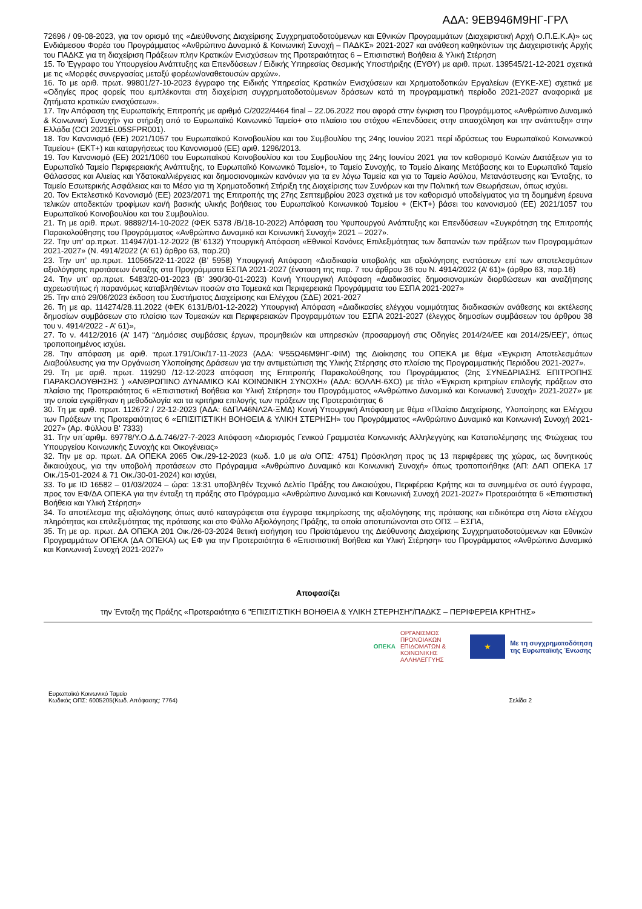ΑΔΑ: 9ΕΒ946Μ9ΗΓ-ΓΡΛ
72696 / 09-08-2023, για τον ορισμό της «Διεύθυνσης Διαχείρισης Συγχρηματοδοτούμενων και Εθνικών Προγραμμάτων (Διαχειριστική Αρχή Ο.Π.Ε.Κ.Α)» ως Ενδιάμεσου Φορέα του Προγράμματος «Ανθρώπινο Δυναμικό & Κοινωνική Συνοχή – ΠΑΔΚΣ» 2021-2027 και ανάθεση καθηκόντων της Διαχειριστικής Αρχής του ΠΑΔΚΣ για τη διαχείριση Πράξεων πλην Κρατικών Ενισχύσεων της Προτεραιότητας 6 – Επισιτιστική Βοήθεια & Υλική Στέρηση
15. Το Έγγραφο του Υπουργείου Ανάπτυξης και Επενδύσεων / Ειδικής Υπηρεσίας Θεσμικής Υποστήριξης (ΕΥΘΥ) με αριθ. πρωτ. 139545/21-12-2021 σχετικά με τις «Μορφές συνεργασίας μεταξύ φορέων/αναθετουσών αρχών».
16. Το με αριθ. πρωτ. 99801/27-10-2023 έγγραφο της Ειδικής Υπηρεσίας Κρατικών Ενισχύσεων και Χρηματοδοτικών Εργαλείων (ΕΥΚΕ-ΧΕ) σχετικά με «Οδηγίες προς φορείς που εμπλέκονται στη διαχείριση συγχρηματοδοτούμενων δράσεων κατά τη προγραμματική περίοδο 2021-2027 αναφορικά με ζητήματα κρατικών ενισχύσεων».
17. Την Απόφαση της Ευρωπαϊκής Επιτροπής με αριθμό C/2022/4464 final – 22.06.2022 που αφορά στην έγκριση του Προγράμματος «Ανθρώπινο Δυναμικό & Κοινωνική Συνοχή» για στήριξη από το Ευρωπαϊκό Κοινωνικό Ταμείο+ στο πλαίσιο του στόχου «Επενδύσεις στην απασχόληση και την ανάπτυξη» στην Ελλάδα (CCI 2021EL05SFPR001).
18. Τον Κανονισμό (ΕΕ) 2021/1057 του Ευρωπαϊκού Κοινοβουλίου και του Συμβουλίου της 24ης Ιουνίου 2021 περί ιδρύσεως του Ευρωπαϊκού Κοινωνικού Ταμείου+ (ΕΚΤ+) και καταργήσεως του Κανονισμού (ΕΕ) αριθ. 1296/2013.
19. Τον Κανονισμό (ΕΕ) 2021/1060 του Ευρωπαϊκού Κοινοβουλίου και του Συμβουλίου της 24ης Ιουνίου 2021 για τον καθορισμό Κοινών Διατάξεων για το Ευρωπαϊκό Ταμείο Περιφερειακής Ανάπτυξης, το Ευρωπαϊκό Κοινωνικό Ταμείο+, το Ταμείο Συνοχής, το Ταμείο Δίκαιης Μετάβασης και το Ευρωπαϊκό Ταμείο Θάλασσας και Αλιείας και Υδατοκαλλιέργειας και δημοσιονομικών κανόνων για τα εν λόγω Ταμεία και για το Ταμείο Ασύλου, Μετανάστευσης και Ένταξης, το Ταμείο Εσωτερικής Ασφάλειας και το Μέσο για τη Χρηματοδοτική Στήριξη της Διαχείρισης των Συνόρων και την Πολιτική των Θεωρήσεων, όπως ισχύει.
20. Τον Εκτελεστικό Κανονισμό (ΕΕ) 2023/2071 της Επιτροπής της 27ης Σεπτεμβρίου 2023 σχετικά με τον καθορισμό υποδείγματος για τη δομημένη έρευνα τελικών αποδεκτών τροφίμων και/ή βασικής υλικής βοήθειας του Ευρωπαϊκού Κοινωνικού Ταμείου + (ΕΚΤ+) βάσει του κανονισμού (ΕΕ) 2021/1057 του Ευρωπαϊκού Κοινοβουλίου και του Συμβουλίου.
21. Τη με αριθ. πρωτ. 98892/14-10-2022 (ΦΕΚ 5378 /Β/18-10-2022) Απόφαση του Υφυπουργού Ανάπτυξης και Επενδύσεων «Συγκρότηση της Επιτροπής Παρακολούθησης του Προγράμματος «Ανθρώπινο Δυναμικό και Κοινωνική Συνοχή» 2021 – 2027».
22. Την υπ’ αρ.πρωτ. 114947/01-12-2022 (Β’ 6132) Υπουργική Απόφαση «Εθνικοί Κανόνες Επιλεξιμότητας των δαπανών των πράξεων των Προγραμμάτων 2021-2027» (Ν. 4914/2022 (Α’ 61) άρθρο 63, παρ.20)
23. Την υπ’ αρ.πρωτ. 110565/22-11-2022 (Β’ 5958) Υπουργική Απόφαση «Διαδικασία υποβολής και αξιολόγησης ενστάσεων επί των αποτελεσμάτων αξιολόγησης προτάσεων ένταξης στα Προγράμματα ΕΣΠΑ 2021-2027 (ένσταση της παρ. 7 του άρθρου 36 του Ν. 4914/2022 (Α’ 61)» (άρθρο 63, παρ.16)
24. Την υπ’ αρ.πρωτ. 5483/20-01-2023 (Β’ 390/30-01-2023) Κοινή Υπουργική Απόφαση «Διαδικασίες δημοσιονομικών διορθώσεων και αναζήτησης αχρεωστήτως ή παρανόμως καταβληθέντων ποσών στα Τομεακά και Περιφερειακά Προγράμματα του ΕΣΠΑ 2021-2027»
25. Την από 29/06/2023 έκδοση του Συστήματος Διαχείρισης και Ελέγχου (ΣΔΕ) 2021-2027
26. Τη με αρ. 114274/28.11.2022 (ΦΕΚ 6131/Β/01-12-2022) Υπουργική Απόφαση «Διαδικασίες ελέγχου νομιμότητας διαδικασιών ανάθεσης και εκτέλεσης δημοσίων συμβάσεων στο πλαίσιο των Τομεακών και Περιφερειακών Προγραμμάτων του ΕΣΠΑ 2021-2027 (έλεγχος δημοσίων συμβάσεων του άρθρου 38 του ν. 4914/2022 - Α’ 61)»,
27. Το ν. 4412/2016 (Α’ 147) “Δημόσιες συμβάσεις έργων, προμηθειών και υπηρεσιών (προσαρμογή στις Οδηγίες 2014/24/ΕΕ και 2014/25/ΕΕ)”, όπως τροποποιημένος ισχύει.
28. Την απόφαση με αριθ. πρωτ.1791/Οικ/17-11-2023 (ΑΔΑ: Ψ55Ω46Μ9ΗΓ-ΦΙΜ) της Διοίκησης του ΟΠΕΚΑ με θέμα «Έγκριση Αποτελεσμάτων Διαβούλευσης για την Οργάνωση Υλοποίησης Δράσεων για την αντιμετώπιση της Υλικής Στέρησης στο πλαίσιο της Προγραμματικής Περιόδου 2021-2027».
29. Τη με αριθ. πρωτ. 119290 /12-12-2023 απόφαση της Επιτροπής Παρακολούθησης του Προγράμματος (2ης ΣΥΝΕΔΡΙΑΣΗΣ ΕΠΙΤΡΟΠΗΣ ΠΑΡΑΚΟΛΟΥΘΗΣΗΣ ) «ΑΝΘΡΩΠΙΝΟ ΔΥΝΑΜΙΚΟ ΚΑΙ ΚΟΙΝΩΝΙΚΗ ΣΥΝΟΧΗ» (ΑΔΑ: 6ΟΛΛΗ-6ΧΟ) με τίτλο «Έγκριση κριτηρίων επιλογής πράξεων στο πλαίσιο της Προτεραιότητας 6 «Επισιτιστική Βοήθεια και Υλική Στέρηση» του Προγράμματος «Ανθρώπινο Δυναμικό και Κοινωνική Συνοχή» 2021-2027» με την οποία εγκρίθηκαν η μεθοδολογία και τα κριτήρια επιλογής των πράξεων της Προτεραιότητας 6
30. Τη με αριθ. πρωτ. 112672 / 22-12-2023 (ΑΔΑ: 6ΔΠΛ46ΝΛ2Α-ΞΜΔ) Κοινή Υπουργική Απόφαση με θέμα «Πλαίσιο Διαχείρισης, Υλοποίησης και Ελέγχου των Πράξεων της Προτεραιότητας 6 «ΕΠΙΣΙΤΙΣΤΙΚΗ ΒΟΗΘΕΙΑ & ΥΛΙΚΗ ΣΤΕΡΗΣΗ» του Προγράμματος «Ανθρώπινο Δυναμικό και Κοινωνική Συνοχή 2021-2027» (Αρ. Φύλλου Β' 7333)
31. Την υπ΄αριθμ. 69778/Υ.Ο.Δ.Δ.746/27-7-2023 Απόφαση «Διορισμός Γενικού Γραμματέα Κοινωνικής Αλληλεγγύης και Καταπολέμησης της Φτώχειας του Υπουργείου Κοινωνικής Συνοχής και Οικογένειας»
32. Την με αρ. πρωτ. ΔΑ ΟΠΕΚΑ 2065 Οικ./29-12-2023 (κωδ. 1.0 με α/α ΟΠΣ: 4751) Πρόσκληση προς τις 13 περιφέρειες της χώρας, ως δυνητικούς δικαιούχους, για την υποβολή προτάσεων στο Πρόγραμμα «Ανθρώπινο Δυναμικό και Κοινωνική Συνοχή» όπως τροποποιήθηκε (ΑΠ: ΔΑΠ ΟΠΕΚΑ 17 Οικ./15-01-2024 & 71 Οικ./30-01-2024) και ισχύει,
33. Το με ID 16582 – 01/03/2024 – ώρα: 13:31 υποβληθέν Τεχνικό Δελτίο Πράξης του Δικαιούχου, Περιφέρεια Κρήτης και τα συνημμένα σε αυτό έγγραφα, προς τον ΕΦ/ΔΑ ΟΠΕΚΑ για την ένταξη τη πράξης στο Πρόγραμμα «Ανθρώπινο Δυναμικό και Κοινωνική Συνοχή 2021-2027» Προτεραιότητα 6 «Επισιτιστική Βοήθεια και Υλική Στέρηση»
34. Το αποτέλεσμα της αξιολόγησης όπως αυτό καταγράφεται στα έγγραφα τεκμηρίωσης της αξιολόγησης της πρότασης και ειδικότερα στη Λίστα ελέγχου πληρότητας και επιλεξιμότητας της πρότασης και στο Φύλλο Αξιολόγησης Πράξης, τα οποία αποτυπώνονται στο ΟΠΣ – ΕΣΠΑ,
35. Τη με αρ. πρωτ. ΔΑ ΟΠΕΚΑ 201 Οικ./26-03-2024 θετική εισήγηση του Προϊστάμενου της Διεύθυνσης Διαχείρισης Συγχρηματοδοτούμενων και Εθνικών Προγραμμάτων ΟΠΕΚΑ (ΔΑ ΟΠΕΚΑ) ως ΕΦ για την Προτεραιότητα 6 «Επισιτιστική Βοήθεια και Υλική Στέρηση» του Προγράμματος «Ανθρώπινο Δυναμικό και Κοινωνική Συνοχή 2021-2027»
Αποφασίζει
την Ένταξη της Πράξης «Προτεραιότητα 6 "ΕΠΙΣΙΤΙΣΤΙΚΗ ΒΟΗΘΕΙΑ & ΥΛΙΚΗ ΣΤΕΡΗΣΗ"/ΠΑΔΚΣ – ΠΕΡΙΦΕΡΕΙΑ ΚΡΗΤΗΣ»
ΟΠΕΚΑ ΟΡΓΑΝΙΣΜΟΣ
ΠΡΟΝΟΙΑΚΩΝ
ΕΠΙΔΟΜΑΤΩΝ &
ΚΟΙΝΩΝΙΚΗΣ
ΑΛΛΗΛΕΓΓΥΗΣ
★
Με τη συγχρηματοδότηση
της Ευρωπαϊκής Ένωσης
Ευρωπαϊκό Κοινωνικό Ταμείο
Κωδικός ΟΠΣ: 6005205(Κωδ. Απόφασης: 7764)
Σελίδα 2